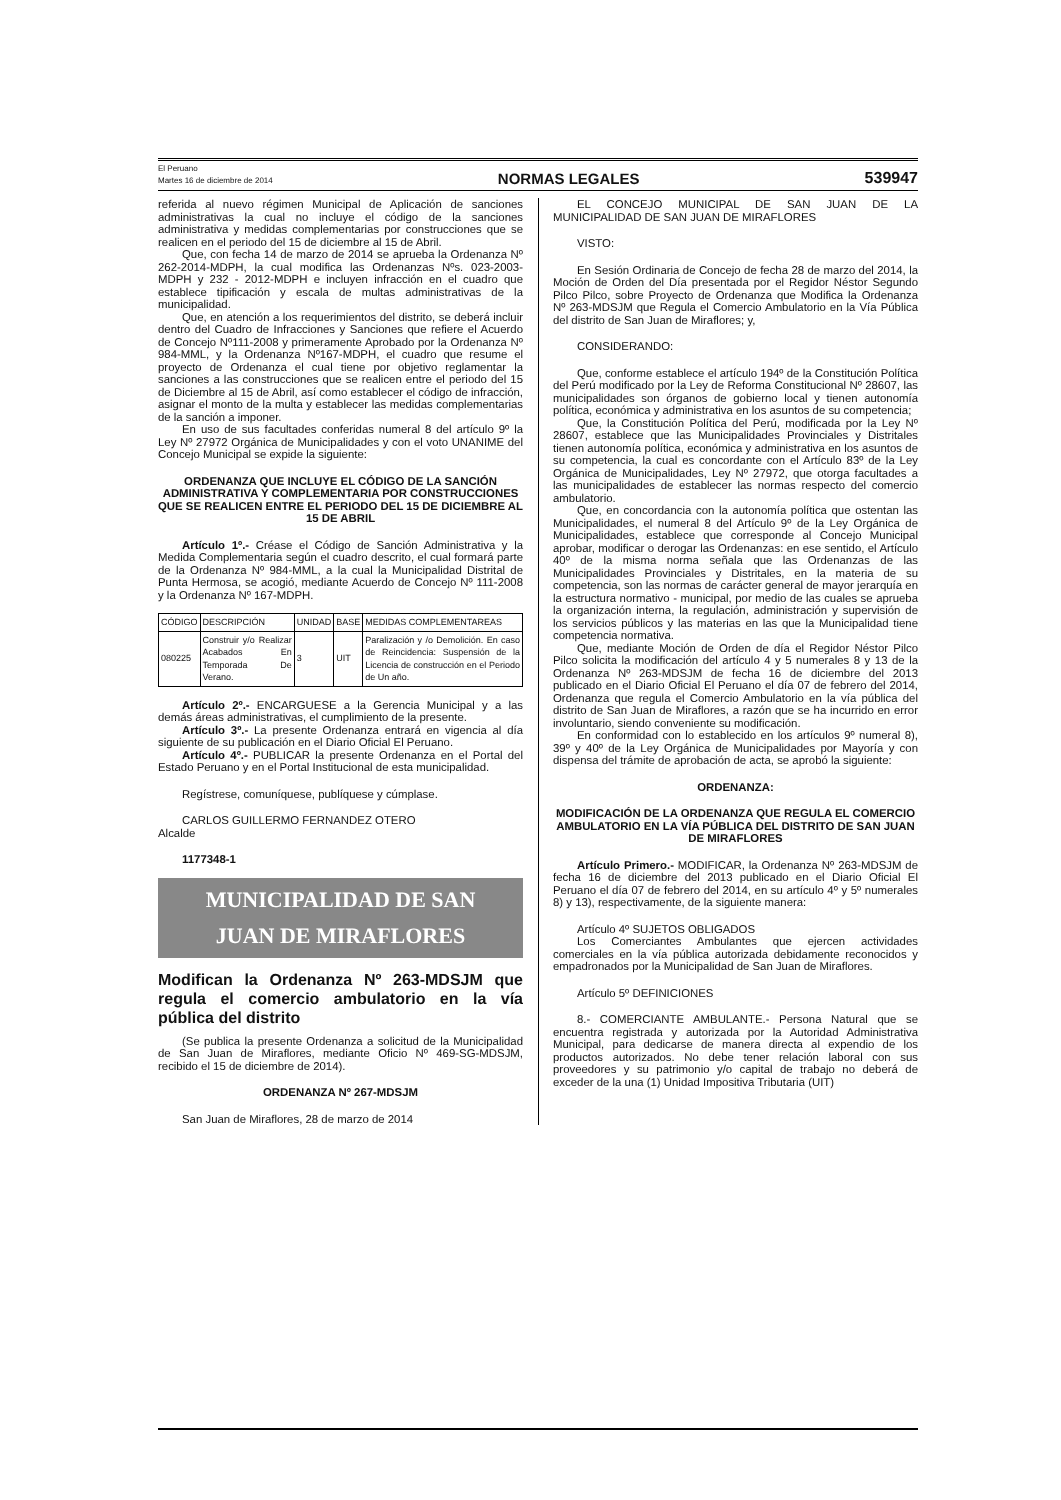El Peruano
Martes 16 de diciembre de 2014
NORMAS LEGALES
539947
referida al nuevo régimen Municipal de Aplicación de sanciones administrativas la cual no incluye el código de la sanciones administrativa y medidas complementarias por construcciones que se realicen en el periodo del 15 de diciembre al 15 de Abril.
Que, con fecha 14 de marzo de 2014 se aprueba la Ordenanza Nº 262-2014-MDPH, la cual modifica las Ordenanzas Nºs. 023-2003-MDPH y 232 - 2012-MDPH e incluyen infracción en el cuadro que establece tipificación y escala de multas administrativas de la municipalidad.
Que, en atención a los requerimientos del distrito, se deberá incluir dentro del Cuadro de Infracciones y Sanciones que refiere el Acuerdo de Concejo Nº111-2008 y primeramente Aprobado por la Ordenanza Nº 984-MML, y la Ordenanza Nº167-MDPH, el cuadro que resume el proyecto de Ordenanza el cual tiene por objetivo reglamentar la sanciones a las construcciones que se realicen entre el periodo del 15 de Diciembre al 15 de Abril, así como establecer el código de infracción, asignar el monto de la multa y establecer las medidas complementarias de la sanción a imponer.
En uso de sus facultades conferidas numeral 8 del artículo 9º la Ley Nº 27972 Orgánica de Municipalidades y con el voto UNANIME del Concejo Municipal se expide la siguiente:
ORDENANZA QUE INCLUYE EL CÓDIGO DE LA SANCIÓN ADMINISTRATIVA Y COMPLEMENTARIA POR CONSTRUCCIONES QUE SE REALICEN ENTRE EL PERIODO DEL 15 DE DICIEMBRE AL 15 DE ABRIL
Artículo 1º.- Créase el Código de Sanción Administrativa y la Medida Complementaria según el cuadro descrito, el cual formará parte de la Ordenanza Nº 984-MML, a la cual la Municipalidad Distrital de Punta Hermosa, se acogió, mediante Acuerdo de Concejo Nº 111-2008 y la Ordenanza Nº 167-MDPH.
| CÓDIGO | DESCRIPCIÓN | UNIDAD | BASE | MEDIDAS COMPLEMENTAREAS |
| --- | --- | --- | --- | --- |
| 080225 | Construir y/o Realizar Acabados En Temporada De Verano. | 3 | UIT | Paralización y /o Demolición. En caso de Reincidencia: Suspensión de la Licencia de construcción en el Periodo de Un año. |
Artículo 2º.- ENCARGUESE a la Gerencia Municipal y a las demás áreas administrativas, el cumplimiento de la presente.
Artículo 3º.- La presente Ordenanza entrará en vigencia al día siguiente de su publicación en el Diario Oficial El Peruano.
Artículo 4º.- PUBLICAR la presente Ordenanza en el Portal del Estado Peruano y en el Portal Institucional de esta municipalidad.
Regístrese, comuníquese, publíquese y cúmplase.
CARLOS GUILLERMO FERNANDEZ OTERO
Alcalde
1177348-1
MUNICIPALIDAD DE SAN
JUAN DE MIRAFLORES
Modifican la Ordenanza Nº 263-MDSJM que regula el comercio ambulatorio en la vía pública del distrito
(Se publica la presente Ordenanza a solicitud de la Municipalidad de San Juan de Miraflores, mediante Oficio Nº 469-SG-MDSJM, recibido el 15 de diciembre de 2014).
ORDENANZA Nº 267-MDSJM
San Juan de Miraflores, 28 de marzo de 2014
EL CONCEJO MUNICIPAL DE SAN JUAN DE LA MUNICIPALIDAD DE SAN JUAN DE MIRAFLORES
VISTO:
En Sesión Ordinaria de Concejo de fecha 28 de marzo del 2014, la Moción de Orden del Día presentada por el Regidor Néstor Segundo Pilco Pilco, sobre Proyecto de Ordenanza que Modifica la Ordenanza Nº 263-MDSJM que Regula el Comercio Ambulatorio en la Vía Pública del distrito de San Juan de Miraflores; y,
CONSIDERANDO:
Que, conforme establece el artículo 194º de la Constitución Política del Perú modificado por la Ley de Reforma Constitucional Nº 28607, las municipalidades son órganos de gobierno local y tienen autonomía política, económica y administrativa en los asuntos de su competencia;
Que, la Constitución Política del Perú, modificada por la Ley Nº 28607, establece que las Municipalidades Provinciales y Distritales tienen autonomía política, económica y administrativa en los asuntos de su competencia, la cual es concordante con el Artículo 83º de la Ley Orgánica de Municipalidades, Ley Nº 27972, que otorga facultades a las municipalidades de establecer las normas respecto del comercio ambulatorio.
Que, en concordancia con la autonomía política que ostentan las Municipalidades, el numeral 8 del Artículo 9º de la Ley Orgánica de Municipalidades, establece que corresponde al Concejo Municipal aprobar, modificar o derogar las Ordenanzas: en ese sentido, el Artículo 40º de la misma norma señala que las Ordenanzas de las Municipalidades Provinciales y Distritales, en la materia de su competencia, son las normas de carácter general de mayor jerarquía en la estructura normativo - municipal, por medio de las cuales se aprueba la organización interna, la regulación, administración y supervisión de los servicios públicos y las materias en las que la Municipalidad tiene competencia normativa.
Que, mediante Moción de Orden de día el Regidor Néstor Pilco Pilco solicita la modificación del artículo 4 y 5 numerales 8 y 13 de la Ordenanza Nº 263-MDSJM de fecha 16 de diciembre del 2013 publicado en el Diario Oficial El Peruano el día 07 de febrero del 2014, Ordenanza que regula el Comercio Ambulatorio en la vía pública del distrito de San Juan de Miraflores, a razón que se ha incurrido en error involuntario, siendo conveniente su modificación.
En conformidad con lo establecido en los artículos 9º numeral 8), 39º y 40º de la Ley Orgánica de Municipalidades por Mayoría y con dispensa del trámite de aprobación de acta, se aprobó la siguiente:
ORDENANZA:
MODIFICACIÓN DE LA ORDENANZA QUE REGULA EL COMERCIO AMBULATORIO EN LA VÍA PÚBLICA DEL DISTRITO DE SAN JUAN DE MIRAFLORES
Artículo Primero.- MODIFICAR, la Ordenanza Nº 263-MDSJM de fecha 16 de diciembre del 2013 publicado en el Diario Oficial El Peruano el día 07 de febrero del 2014, en su artículo 4º y 5º numerales 8) y 13), respectivamente, de la siguiente manera:
Artículo 4º SUJETOS OBLIGADOS
Los Comerciantes Ambulantes que ejercen actividades comerciales en la vía pública autorizada debidamente reconocidos y empadronados por la Municipalidad de San Juan de Miraflores.
Artículo 5º DEFINICIONES
8.- COMERCIANTE AMBULANTE.- Persona Natural que se encuentra registrada y autorizada por la Autoridad Administrativa Municipal, para dedicarse de manera directa al expendio de los productos autorizados. No debe tener relación laboral con sus proveedores y su patrimonio y/o capital de trabajo no deberá de exceder de la una (1) Unidad Impositiva Tributaria (UIT)